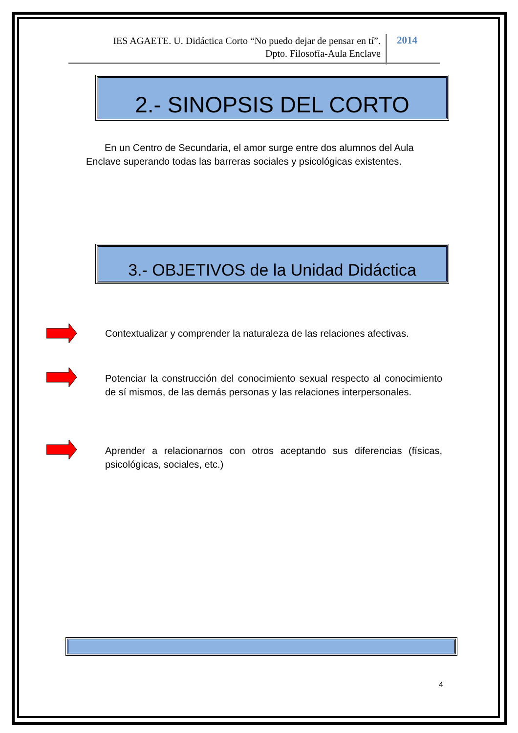IES AGAETE. U. Didáctica Corto “No puedo dejar de pensar en tí”.
Dpto. Filosofía-Aula Enclave
2014
2.- SINOPSIS DEL CORTO
En un Centro de Secundaria, el amor surge entre dos alumnos del Aula Enclave superando todas las barreras sociales y psicológicas existentes.
3.- OBJETIVOS de la Unidad Didáctica
Contextualizar y comprender la naturaleza de las relaciones afectivas.
Potenciar la construcción del conocimiento sexual respecto al conocimiento de sí mismos, de las demás personas y las relaciones interpersonales.
Aprender a relacionarnos con otros aceptando sus diferencias (físicas, psicológicas, sociales, etc.)
4